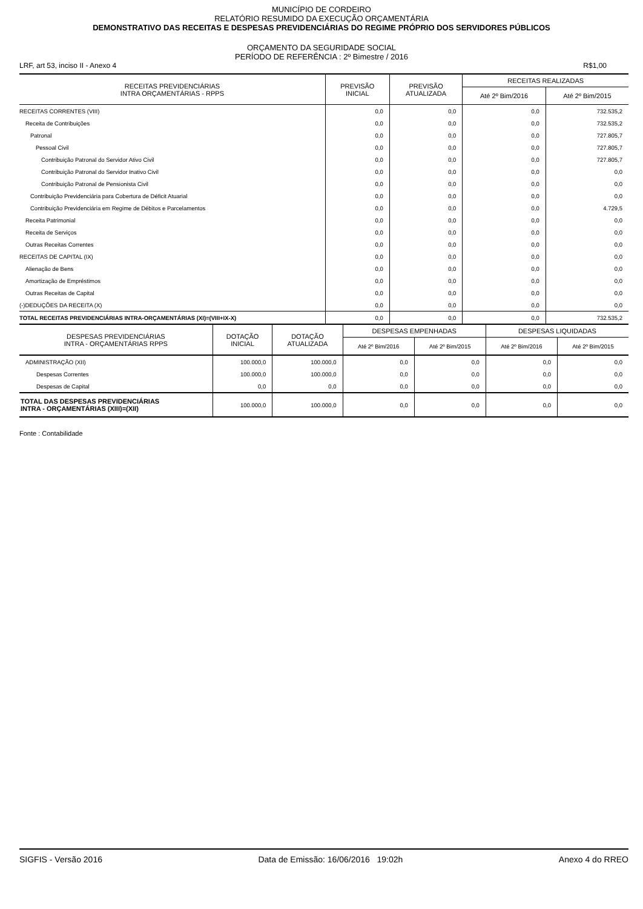MUNICÍPIO DE CORDEIRO
RELATÓRIO RESUMIDO DA EXECUÇÃO ORÇAMENTÁRIA
DEMONSTRATIVO DAS RECEITAS E DESPESAS PREVIDENCIÁRIAS DO REGIME PRÓPRIO DOS SERVIDORES PÚBLICOS
ORÇAMENTO DA SEGURIDADE SOCIAL
PERÍODO DE REFERÊNCIA : 2º Bimestre / 2016
LRF, art 53, inciso II - Anexo 4 R$1,00
| RECEITAS PREVIDENCIÁRIAS INTRA ORÇAMENTÁRIAS - RPPS | PREVISÃO INICIAL | PREVISÃO ATUALIZADA | RECEITAS REALIZADAS | |
| --- | --- | --- | --- | --- |
| | | | Até 2º Bim/2016 | Até 2º Bim/2015 |
| RECEITAS CORRENTES (VIII) | 0,0 | 0,0 | 0,0 | 732.535,2 |
| Receita de Contribuições | 0,0 | 0,0 | 0,0 | 732.535,2 |
| Patronal | 0,0 | 0,0 | 0,0 | 727.805,7 |
| Pessoal Civil | 0,0 | 0,0 | 0,0 | 727.805,7 |
| Contribuição Patronal do Servidor Ativo Civil | 0,0 | 0,0 | 0,0 | 727.805,7 |
| Contribuição Patronal do Servidor Inativo Civil | 0,0 | 0,0 | 0,0 | 0,0 |
| Contribuição Patronal de Pensionista Civil | 0,0 | 0,0 | 0,0 | 0,0 |
| Contribuição Previdenciária para Cobertura de Déficit Atuarial | 0,0 | 0,0 | 0,0 | 0,0 |
| Contribuição Previdenciária em Regime de Débitos e Parcelamentos | 0,0 | 0,0 | 0,0 | 4.729,5 |
| Receita Patrimonial | 0,0 | 0,0 | 0,0 | 0,0 |
| Receita de Serviços | 0,0 | 0,0 | 0,0 | 0,0 |
| Outras Receitas Correntes | 0,0 | 0,0 | 0,0 | 0,0 |
| RECEITAS DE CAPITAL (IX) | 0,0 | 0,0 | 0,0 | 0,0 |
| Alienação de Bens | 0,0 | 0,0 | 0,0 | 0,0 |
| Amortização de Empréstimos | 0,0 | 0,0 | 0,0 | 0,0 |
| Outras Receitas de Capital | 0,0 | 0,0 | 0,0 | 0,0 |
| (-)DEDUÇÕES DA RECEITA (X) | 0,0 | 0,0 | 0,0 | 0,0 |
| TOTAL RECEITAS PREVIDENCIÁRIAS INTRA-ORÇAMENTÁRIAS (XI)=(VIII+IX-X) | 0,0 | 0,0 | 0,0 | 732.535,2 |
| DESPESAS PREVIDENCIÁRIAS INTRA - ORÇAMENTÁRIAS RPPS | DOTAÇÃO INICIAL | DOTAÇÃO ATUALIZADA | DESPESAS EMPENHADAS | | DESPESAS LIQUIDADAS | |
| --- | --- | --- | --- | --- | --- | --- |
| | | | Até 2º Bim/2016 | Até 2º Bim/2015 | Até 2º Bim/2016 | Até 2º Bim/2015 |
| ADMINISTRAÇÃO (XII) | 100.000,0 | 100.000,0 | 0,0 | 0,0 | 0,0 | 0,0 |
| Despesas Correntes | 100.000,0 | 100.000,0 | 0,0 | 0,0 | 0,0 | 0,0 |
| Despesas de Capital | 0,0 | 0,0 | 0,0 | 0,0 | 0,0 | 0,0 |
| TOTAL DAS DESPESAS PREVIDENCIÁRIAS INTRA - ORÇAMENTÁRIAS (XIII)=(XII) | 100.000,0 | 100.000,0 | 0,0 | 0,0 | 0,0 | 0,0 |
Fonte : Contabilidade
SIGFIS - Versão 2016 Data de Emissão: 16/06/2016 19:02h Anexo 4 do RREO